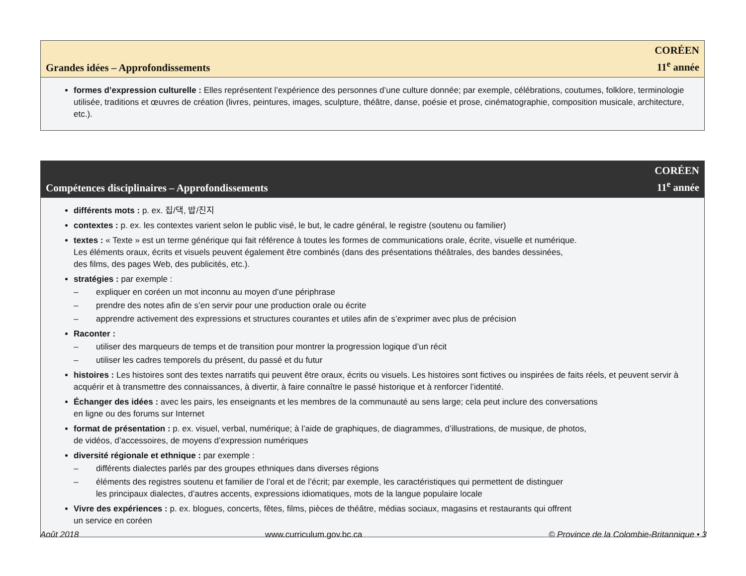Grandes idées – Approfondissements
CORÉEN
11<sup>e</sup> année
formes d’expression culturelle : Elles représentent l’expérience des personnes d’une culture donnée; par exemple, célébrations, coutumes, folklore, terminologie utilisée, traditions et œuvres de création (livres, peintures, images, sculpture, théâtre, danse, poésie et prose, cinématographie, composition musicale, architecture, etc.).
Compétences disciplinaires – Approfondissements
CORÉEN
11<sup>e</sup> année
différents mots : p. ex. 집/댁, 밥/진지
contextes : p. ex. les contextes varient selon le public visé, le but, le cadre général, le registre (soutenu ou familier)
textes : « Texte » est un terme générique qui fait référence à toutes les formes de communications orale, écrite, visuelle et numérique.
Les éléments oraux, écrits et visuels peuvent également être combinés (dans des présentations théâtrales, des bandes dessinées,
des films, des pages Web, des publicités, etc.).
stratégies : par exemple :
– expliquer en coréen un mot inconnu au moyen d’une périphrase
– prendre des notes afin de s’en servir pour une production orale ou écrite
– apprendre activement des expressions et structures courantes et utiles afin de s’exprimer avec plus de précision
Raconter :
– utiliser des marqueurs de temps et de transition pour montrer la progression logique d’un récit
– utiliser les cadres temporels du présent, du passé et du futur
histoires : Les histoires sont des textes narratifs qui peuvent être oraux, écrits ou visuels. Les histoires sont fictives ou inspirées de faits réels, et peuvent servir à acquérir et à transmettre des connaissances, à divertir, à faire connaître le passé historique et à renforcer l’identité.
Échanger des idées : avec les pairs, les enseignants et les membres de la communauté au sens large; cela peut inclure des conversations
en ligne ou des forums sur Internet
format de présentation : p. ex. visuel, verbal, numérique; à l’aide de graphiques, de diagrammes, d’illustrations, de musique, de photos,
de vidéos, d’accessoires, de moyens d’expression numériques
diversité régionale et ethnique : par exemple :
– différents dialectes parlés par des groupes ethniques dans diverses régions
– éléments des registres soutenu et familier de l’oral et de l’écrit; par exemple, les caractéristiques qui permettent de distinguer
les principaux dialectes, d’autres accents, expressions idiomatiques, mots de la langue populaire locale
Vivre des expériences : p. ex. blogues, concerts, fêtes, films, pièces de théâtre, médias sociaux, magasins et restaurants qui offrent
un service en coréen
Août 2018 www.curriculum.gov.bc.ca © Province de la Colombie-Britannique • 3